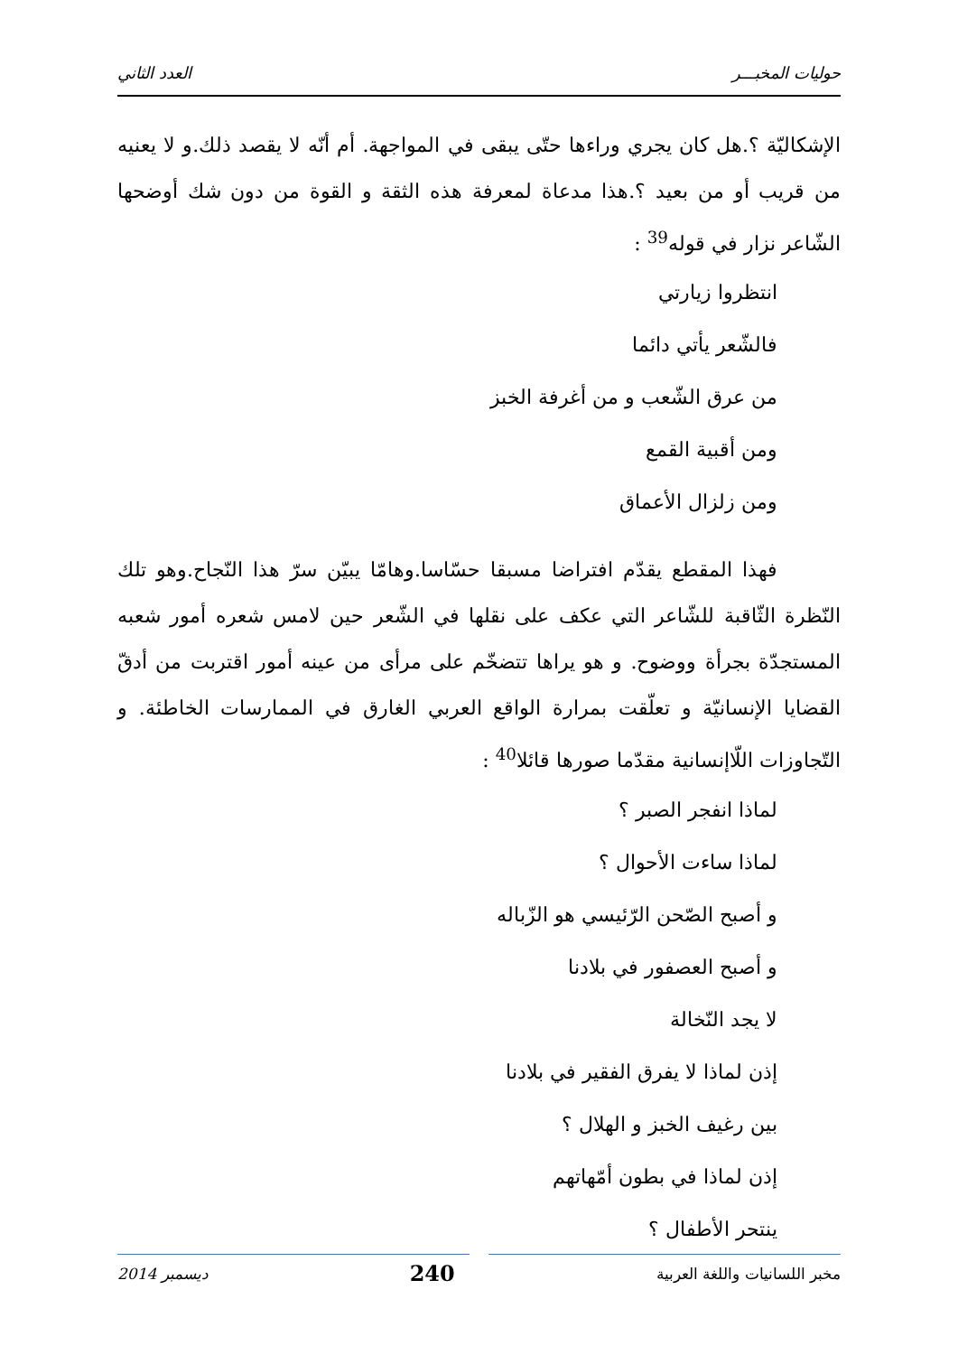حوليات المخبـــر العدد الثاني
الإشكاليّة ؟.هل كان يجري وراءها حتّى يبقى في المواجهة. أم أنّه لا يقصد ذلك.و لا يعنيه من قريب أو من بعيد ؟.هذا مدعاة لمعرفة هذه الثقة و القوة من دون شك أوضحها الشّاعر نزار في قوله<sup>39</sup> :
انتظروا زيارتي
فالشّعر يأتي دائما
من عرق الشّعب و من أغرفة الخبز
ومن أقبية القمع
ومن زلزال الأعماق
فهذا المقطع يقدّم افتراضا مسبقا حسّاسا.وهامّا يبيّن سرّ هذا النّجاح.وهو تلك النّظرة الثّاقبة للشّاعر التي عكف على نقلها في الشّعر حين لامس شعره أمور شعبه المستجدّة بجرأة ووضوح. و هو يراها تتضخّم على مرأى من عينه أمور اقتربت من أدقّ القضايا الإنسانيّة و تعلّقت بمرارة الواقع العربي الغارق في الممارسات الخاطئة. و التّجاوزات اللّاإنسانية مقدّما صورها قائلا<sup>40</sup> :
لماذا انفجر الصبر ؟
لماذا ساءت الأحوال ؟
و أصبح الصّحن الرّئيسي هو الزّباله
و أصبح العصفور في بلادنا
لا يجد النّخالة
إذن لماذا لا يفرق الفقير في بلادنا
بين رغيف الخبز و الهلال ؟
إذن لماذا في بطون أمّهاتهم
ينتحر الأطفال ؟
مخبر اللسانيات واللغة العربية 240 ديسمبر 2014